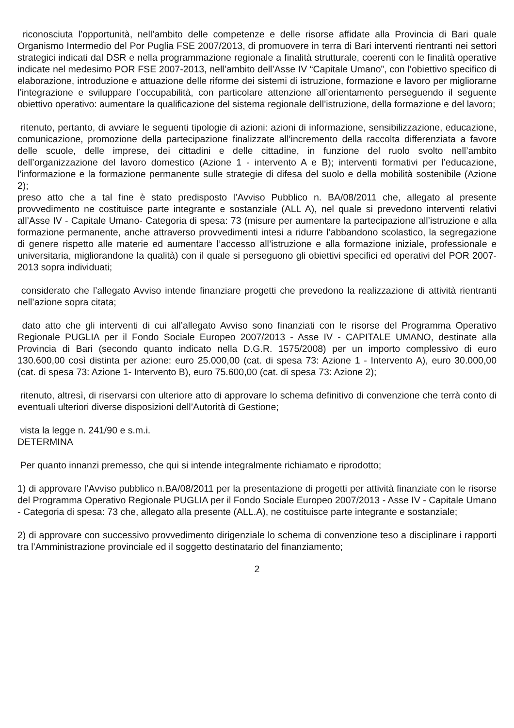riconosciuta l’opportunità, nell’ambito delle competenze e delle risorse affidate alla Provincia di Bari quale Organismo Intermedio del Por Puglia FSE 2007/2013, di promuovere in terra di Bari interventi rientranti nei settori strategici indicati dal DSR e nella programmazione regionale a finalità strutturale, coerenti con le finalità operative indicate nel medesimo POR FSE 2007-2013, nell’ambito dell’Asse IV “Capitale Umano”, con l’obiettivo specifico di elaborazione, introduzione e attuazione delle riforme dei sistemi di istruzione, formazione e lavoro per migliorarne l’integrazione e sviluppare l’occupabilità, con particolare attenzione all’orientamento perseguendo il seguente obiettivo operativo: aumentare la qualificazione del sistema regionale dell’istruzione, della formazione e del lavoro;
ritenuto, pertanto, di avviare le seguenti tipologie di azioni: azioni di informazione, sensibilizzazione, educazione, comunicazione, promozione della partecipazione finalizzate all’incremento della raccolta differenziata a favore delle scuole, delle imprese, dei cittadini e delle cittadine, in funzione del ruolo svolto nell’ambito dell’organizzazione del lavoro domestico (Azione 1 - intervento A e B); interventi formativi per l’educazione, l’informazione e la formazione permanente sulle strategie di difesa del suolo e della mobilità sostenibile (Azione 2);
preso atto che a tal fine è stato predisposto l’Avviso Pubblico n. BA/08/2011 che, allegato al presente provvedimento ne costituisce parte integrante e sostanziale (ALL A), nel quale si prevedono interventi relativi all’Asse IV - Capitale Umano- Categoria di spesa: 73 (misure per aumentare la partecipazione all’istruzione e alla formazione permanente, anche attraverso provvedimenti intesi a ridurre l’abbandono scolastico, la segregazione di genere rispetto alle materie ed aumentare l’accesso all’istruzione e alla formazione iniziale, professionale e universitaria, migliorandone la qualità) con il quale si perseguono gli obiettivi specifici ed operativi del POR 2007-2013 sopra individuati;
considerato che l’allegato Avviso intende finanziare progetti che prevedono la realizzazione di attività rientranti nell’azione sopra citata;
dato atto che gli interventi di cui all’allegato Avviso sono finanziati con le risorse del Programma Operativo Regionale PUGLIA per il Fondo Sociale Europeo 2007/2013 - Asse IV - CAPITALE UMANO, destinate alla Provincia di Bari (secondo quanto indicato nella D.G.R. 1575/2008) per un importo complessivo di euro 130.600,00 così distinta per azione: euro 25.000,00 (cat. di spesa 73: Azione 1 - Intervento A), euro 30.000,00 (cat. di spesa 73: Azione 1- Intervento B), euro 75.600,00 (cat. di spesa 73: Azione 2);
ritenuto, altresì, di riservarsi con ulteriore atto di approvare lo schema definitivo di convenzione che terrà conto di eventuali ulteriori diverse disposizioni dell’Autorità di Gestione;
vista la legge n. 241/90 e s.m.i.
DETERMINA
Per quanto innanzi premesso, che qui si intende integralmente richiamato e riprodotto;
1) di approvare l’Avviso pubblico n.BA/08/2011 per la presentazione di progetti per attività finanziate con le risorse del Programma Operativo Regionale PUGLIA per il Fondo Sociale Europeo 2007/2013 - Asse IV - Capitale Umano - Categoria di spesa: 73 che, allegato alla presente (ALL.A), ne costituisce parte integrante e sostanziale;
2) di approvare con successivo provvedimento dirigenziale lo schema di convenzione teso a disciplinare i rapporti tra l’Amministrazione provinciale ed il soggetto destinatario del finanziamento;
2